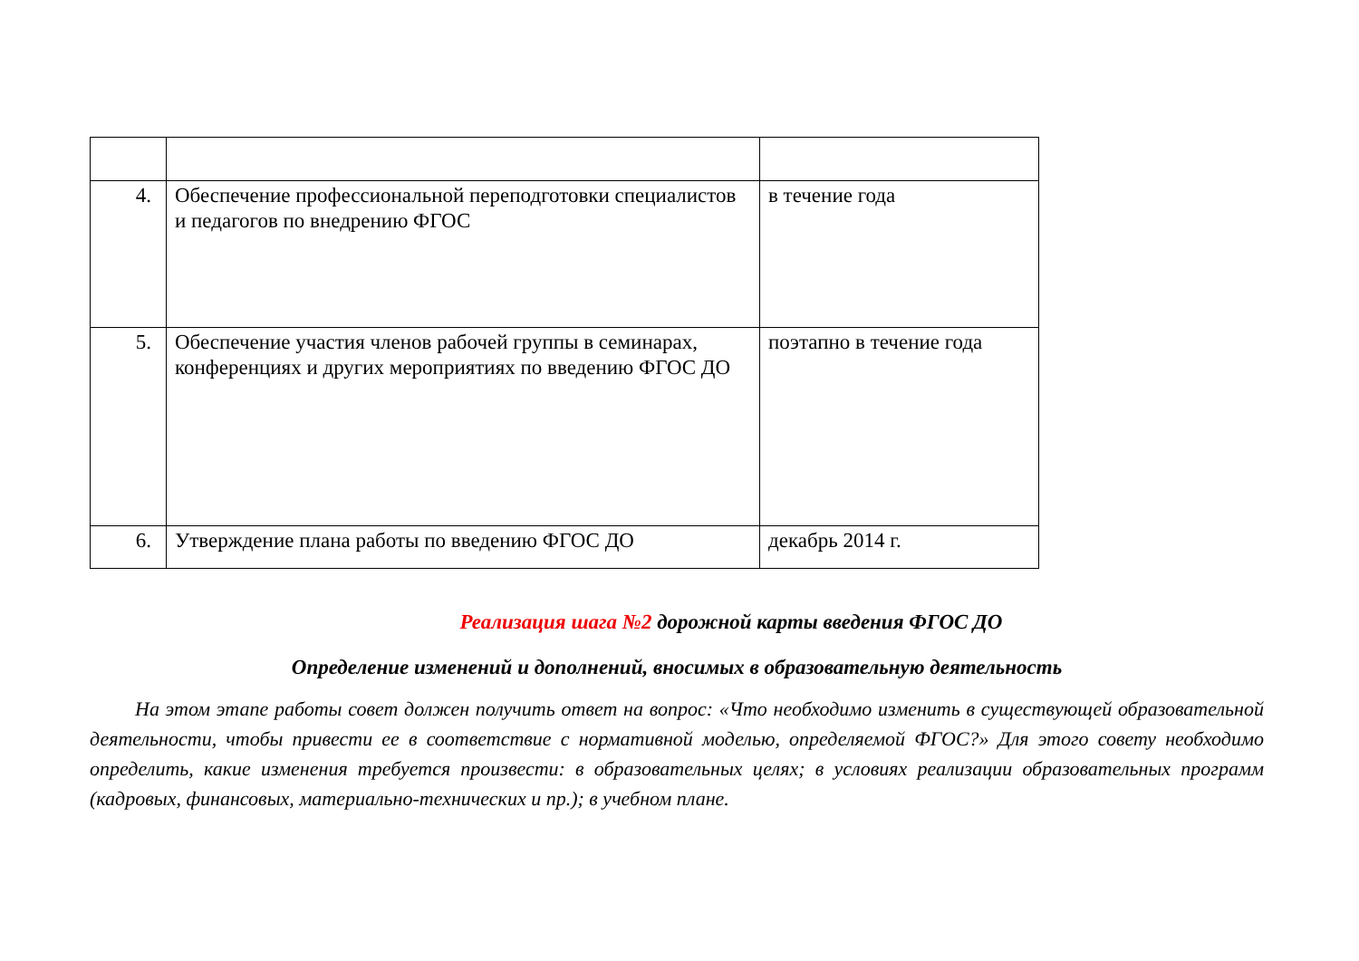| 4. | Обеспечение профессиональной переподготовки специалистов и педагогов по внедрению ФГОС | в течение года |
| 5. | Обеспечение участия членов рабочей группы в семинарах, конференциях и других мероприятиях по введению ФГОС ДО | поэтапно в течение года |
| 6. | Утверждение плана работы по введению ФГОС ДО | декабрь 2014 г. |
Реализация шага №2 дорожной карты введения ФГОС ДО
Определение изменений и дополнений, вносимых в образовательную деятельность
На этом этапе работы совет должен получить ответ на вопрос: «Что необходимо изменить в существующей образовательной деятельности, чтобы привести ее в соответствие с нормативной моделью, определяемой ФГОС?» Для этого совету необходимо определить, какие изменения требуется произвести: в образовательных целях; в условиях реализации образовательных программ (кадровых, финансовых, материально-технических и пр.); в учебном плане.